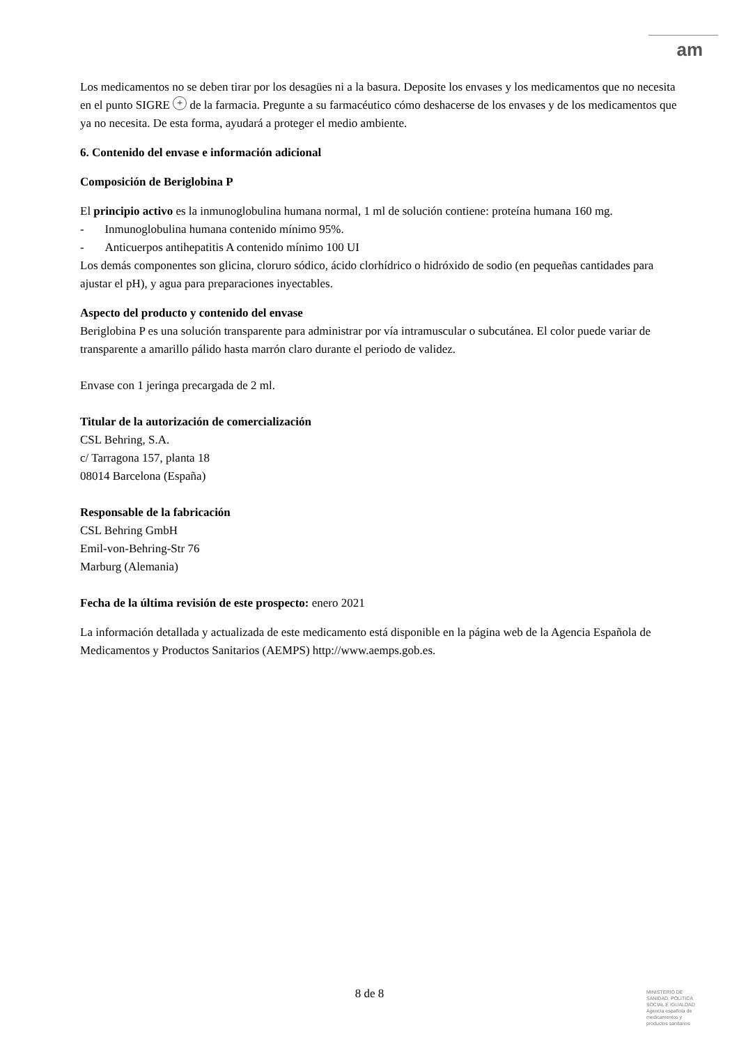am
Los medicamentos no se deben tirar por los desagües ni a la basura. Deposite los envases y los medicamentos que no necesita en el punto SIGRE + de la farmacia. Pregunte a su farmacéutico cómo deshacerse de los envases y de los medicamentos que ya no necesita. De esta forma, ayudará a proteger el medio ambiente.
6. Contenido del envase e información adicional
Composición de Beriglobina P
El principio activo es la inmunoglobulina humana normal, 1 ml de solución contiene: proteína humana 160 mg.
- Inmunoglobulina humana contenido mínimo 95%.
- Anticuerpos antihepatitis A contenido mínimo 100 UI
Los demás componentes son glicina, cloruro sódico, ácido clorhídrico o hidróxido de sodio (en pequeñas cantidades para ajustar el pH), y agua para preparaciones inyectables.
Aspecto del producto y contenido del envase
Beriglobina P es una solución transparente para administrar por vía intramuscular o subcutánea. El color puede variar de transparente a amarillo pálido hasta marrón claro durante el periodo de validez.
Envase con 1 jeringa precargada de 2 ml.
Titular de la autorización de comercialización
CSL Behring, S.A.
c/ Tarragona 157, planta 18
08014 Barcelona (España)
Responsable de la fabricación
CSL Behring GmbH
Emil-von-Behring-Str 76
Marburg (Alemania)
Fecha de la última revisión de este prospecto: enero 2021
La información detallada y actualizada de este medicamento está disponible en la página web de la Agencia Española de Medicamentos y Productos Sanitarios (AEMPS) http://www.aemps.gob.es.
8 de 8
MINISTERIO DE
SANIDAD, POLITICA
SOCIAL E IGUALDAD
Agencia española de
medicamentos y
productos sanitarios